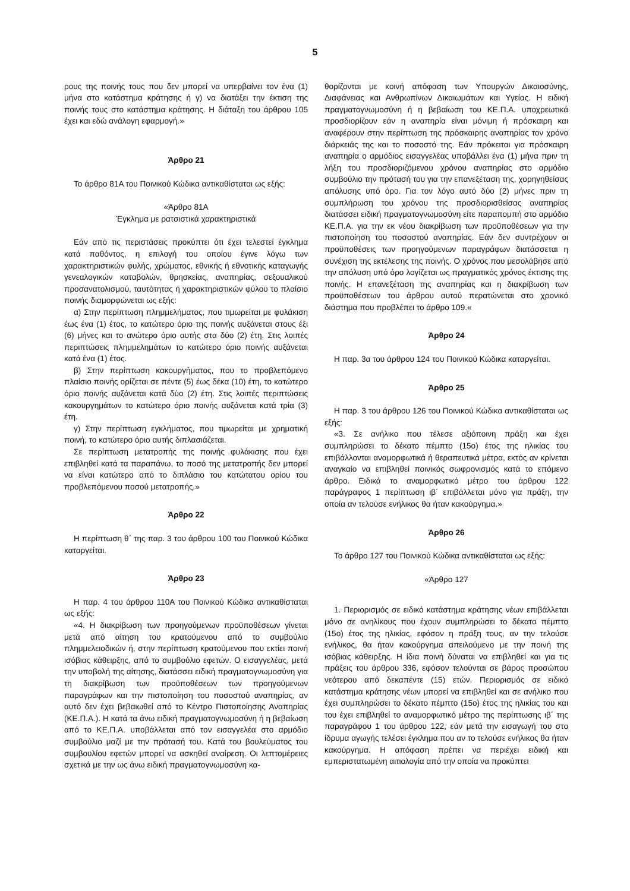5
ρους της ποινής τους που δεν μπορεί να υπερβαίνει τον ένα (1) μήνα στο κατάστημα κράτησης ή γ) να διατάξει την έκτιση της ποινής τους στο κατάστημα κράτησης. Η διάταξη του άρθρου 105 έχει και εδώ ανάλογη εφαρμογή.»
Άρθρο 21
Το άρθρο 81Α του Ποινικού Κώδικα αντικαθίσταται ως εξής:
«Άρθρο 81Α
Έγκλημα με ρατσιστικά χαρακτηριστικά
Εάν από τις περιστάσεις προκύπτει ότι έχει τελεστεί έγκλημα κατά παθόντος, η επιλογή του οποίου έγινε λόγω των χαρακτηριστικών φυλής, χρώματος, εθνικής ή εθνοτικής καταγωγής γενεαλογικών καταβολών, θρησκείας, αναπηρίας, σεξουαλικού προσανατολισμού, ταυτότητας ή χαρακτηριστικών φύλου το πλαίσιο ποινής διαμορφώνεται ως εξής:
α) Στην περίπτωση πλημμελήματος, που τιμωρείται με φυλάκιση έως ένα (1) έτος, το κατώτερο όριο της ποινής αυξάνεται στους έξι (6) μήνες και το ανώτερο όριο αυτής στα δύο (2) έτη. Στις λοιπές περιπτώσεις πλημμελημάτων το κατώτερο όριο ποινής αυξάνεται κατά ένα (1) έτος.
β) Στην περίπτωση κακουργήματος, που το προβλεπόμενο πλαίσιο ποινής ορίζεται σε πέντε (5) έως δέκα (10) έτη, το κατώτερο όριο ποινής αυξάνεται κατά δύο (2) έτη. Στις λοιπές περιπτώσεις κακουργημάτων το κατώτερο όριο ποινής αυξάνεται κατά τρία (3) έτη.
γ) Στην περίπτωση εγκλήματος, που τιμωρείται με χρηματική ποινή, το κατώτερο όριο αυτής διπλασιάζεται.
Σε περίπτωση μετατροπής της ποινής φυλάκισης που έχει επιβληθεί κατά τα παραπάνω, το ποσό της μετατροπής δεν μπορεί να είναι κατώτερο από το διπλάσιο του κατώτατου ορίου του προβλεπόμενου ποσού μετατροπής.»
Άρθρο 22
Η περίπτωση θ΄ της παρ. 3 του άρθρου 100 του Ποινικού Κώδικα καταργείται.
Άρθρο 23
Η παρ. 4 του άρθρου 110Α του Ποινικού Κώδικα αντικαθίσταται ως εξής:
«4. Η διακρίβωση των προηγούμενων προϋποθέσεων γίνεται μετά από αίτηση του κρατούμενου από το συμβούλιο πλημμελειοδικών ή, στην περίπτωση κρατούμενου που εκτίει ποινή ισόβιας κάθειρξης, από το συμβούλιο εφετών. Ο εισαγγελέας, μετά την υποβολή της αίτησης, διατάσσει ειδική πραγματογνωμοσύνη για τη διακρίβωση των προϋποθέσεων των προηγούμενων παραγράφων και την πιστοποίηση του ποσοστού αναπηρίας, αν αυτό δεν έχει βεβαιωθεί από το Κέντρο Πιστοποίησης Αναπηρίας (ΚΕ.Π.Α.). Η κατά τα άνω ειδική πραγματογνωμοσύνη ή η βεβαίωση από το ΚΕ.Π.Α. υποβάλλεται από τον εισαγγελέα στο αρμόδιο συμβούλιο μαζί με την πρότασή του. Κατά του βουλεύματος του συμβουλίου εφετών μπορεί να ασκηθεί αναίρεση. Οι λεπτομέρειες σχετικά με την ως άνω ειδική πραγματογνωμοσύνη κα-
θορίζονται με κοινή απόφαση των Υπουργών Δικαιοσύνης, Διαφάνειας και Ανθρωπίνων Δικαιωμάτων και Υγείας. Η ειδική πραγματογνωμοσύνη ή η βεβαίωση του ΚΕ.Π.Α. υποχρεωτικά προσδιορίζουν εάν η αναπηρία είναι μόνιμη ή πρόσκαιρη και αναφέρουν στην περίπτωση της πρόσκαιρης αναπηρίας τον χρόνο διάρκειάς της και το ποσοστό της. Εάν πρόκειται για πρόσκαιρη αναπηρία ο αρμόδιος εισαγγελέας υποβάλλει ένα (1) μήνα πριν τη λήξη του προσδιοριζόμενου χρόνου αναπηρίας στο αρμόδιο συμβούλιο την πρότασή του για την επανεξέταση της, χορηγηθείσας απόλυσης υπό όρο. Για τον λόγο αυτό δύο (2) μήνες πριν τη συμπλήρωση του χρόνου της προσδιορισθείσας αναπηρίας διατάσσει ειδική πραγματογνωμοσύνη είτε παραπομπή στο αρμόδιο ΚΕ.Π.Α. για την εκ νέου διακρίβωση των προϋποθέσεων για την πιστοποίηση του ποσοστού αναπηρίας. Εάν δεν συντρέχουν οι προϋποθέσεις των προηγούμενων παραγράφων διατάσσεται η συνέχιση της εκτέλεσης της ποινής. Ο χρόνος που μεσολάβησε από την απόλυση υπό όρο λογίζεται ως πραγματικός χρόνος έκτισης της ποινής. Η επανεξέταση της αναπηρίας και η διακρίβωση των προϋποθέσεων του άρθρου αυτού περατώνεται στο χρονικό διάστημα που προβλέπει το άρθρο 109.«
Άρθρο 24
Η παρ. 3α του άρθρου 124 του Ποινικού Κώδικα καταργείται.
Άρθρο 25
Η παρ. 3 του άρθρου 126 του Ποινικού Κώδικα αντικαθίσταται ως εξής:
«3. Σε ανήλικο που τέλεσε αξιόποινη πράξη και έχει συμπληρώσει το δέκατο πέμπτο (15ο) έτος της ηλικίας του επιβάλλονται αναμορφωτικά ή θεραπευτικά μέτρα, εκτός αν κρίνεται αναγκαίο να επιβληθεί ποινικός σωφρονισμός κατά το επόμενο άρθρο. Ειδικά το αναμορφωτικό μέτρο του άρθρου 122 παράγραφος 1 περίπτωση ιβ΄ επιβάλλεται μόνο για πράξη, την οποία αν τελούσε ενήλικος θα ήταν κακούργημα.»
Άρθρο 26
Το άρθρο 127 του Ποινικού Κώδικα αντικαθίσταται ως εξής:
«Άρθρο 127
1. Περιορισμός σε ειδικό κατάστημα κράτησης νέων επιβάλλεται μόνο σε ανηλίκους που έχουν συμπληρώσει το δέκατο πέμπτο (15ο) έτος της ηλικίας, εφόσον η πράξη τους, αν την τελούσε ενήλικος, θα ήταν κακούργημα απειλούμενο με την ποινή της ισόβιας κάθειρξης. Η ίδια ποινή δύναται να επιβληθεί και για τις πράξεις του άρθρου 336, εφόσον τελούνται σε βάρος προσώπου νεότερου από δεκαπέντε (15) ετών. Περιορισμός σε ειδικό κατάστημα κράτησης νέων μπορεί να επιβληθεί και σε ανήλικο που έχει συμπληρώσει το δέκατο πέμπτο (15ο) έτος της ηλικίας του και του έχει επιβληθεί το αναμορφωτικό μέτρο της περίπτωσης ιβ΄ της παραγράφου 1 του άρθρου 122, εάν μετά την εισαγωγή του στο ίδρυμα αγωγής τελέσει έγκλημα που αν το τελούσε ενήλικος θα ήταν κακούργημα. Η απόφαση πρέπει να περιέχει ειδική και εμπεριστατωμένη αιτιολογία από την οποία να προκύπτει